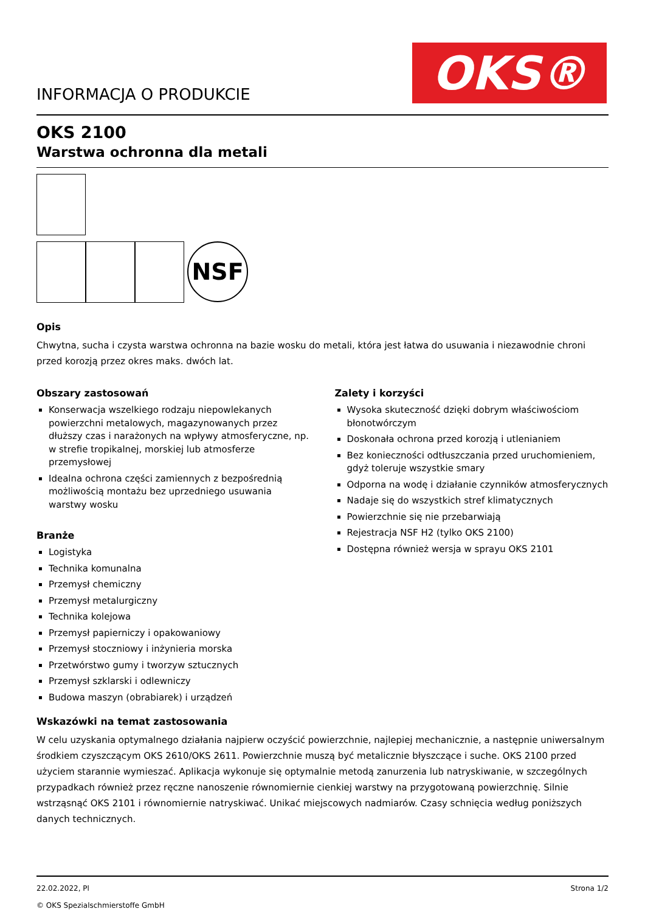INFORMACJA O PRODUKCIE
OKS®
OKS 2100
Warstwa ochronna dla metali
NSF
Opis
Chwytna, sucha i czysta warstwa ochronna na bazie wosku do metali, która jest łatwa do usuwania i niezawodnie chroni przed korozją przez okres maks. dwóch lat.
Obszary zastosowań
Konserwacja wszelkiego rodzaju niepowlekanych powierzchni metalowych, magazynowanych przez dłuższy czas i narażonych na wpływy atmosferyczne, np. w strefie tropikalnej, morskiej lub atmosferze przemysłowej
Idealna ochrona części zamiennych z bezpośrednią możliwością montażu bez uprzedniego usuwania warstwy wosku
Branże
Logistyka
Technika komunalna
Przemysł chemiczny
Przemysł metalurgiczny
Technika kolejowa
Przemysł papierniczy i opakowaniowy
Przemysł stoczniowy i inżynieria morska
Przetwórstwo gumy i tworzyw sztucznych
Przemysł szklarski i odlewniczy
Budowa maszyn (obrabiarek) i urządzeń
Zalety i korzyści
Wysoka skuteczność dzięki dobrym właściwościom błonotwórczym
Doskonała ochrona przed korozją i utlenianiem
Bez konieczności odtłuszczania przed uruchomieniem, gdyż toleruje wszystkie smary
Odporna na wodę i działanie czynników atmosferycznych
Nadaje się do wszystkich stref klimatycznych
Powierzchnie się nie przebarwiają
Rejestracja NSF H2 (tylko OKS 2100)
Dostępna również wersja w sprayu OKS 2101
Wskazówki na temat zastosowania
W celu uzyskania optymalnego działania najpierw oczyścić powierzchnie, najlepiej mechanicznie, a następnie uniwersalnym środkiem czyszczącym OKS 2610/OKS 2611. Powierzchnie muszą być metalicznie błyszczące i suche. OKS 2100 przed użyciem starannie wymieszać. Aplikacja wykonuje się optymalnie metodą zanurzenia lub natryskiwanie, w szczególnych przypadkach również przez ręczne nanoszenie równomiernie cienkiej warstwy na przygotowaną powierzchnię. Silnie wstrząsnąć OKS 2101 i równomiernie natryskiwać. Unikać miejscowych nadmiarów. Czasy schnięcia według poniższych danych technicznych.
22.02.2022, Pl
© OKS Spezialschmierstoffe GmbH
Strona 1/2